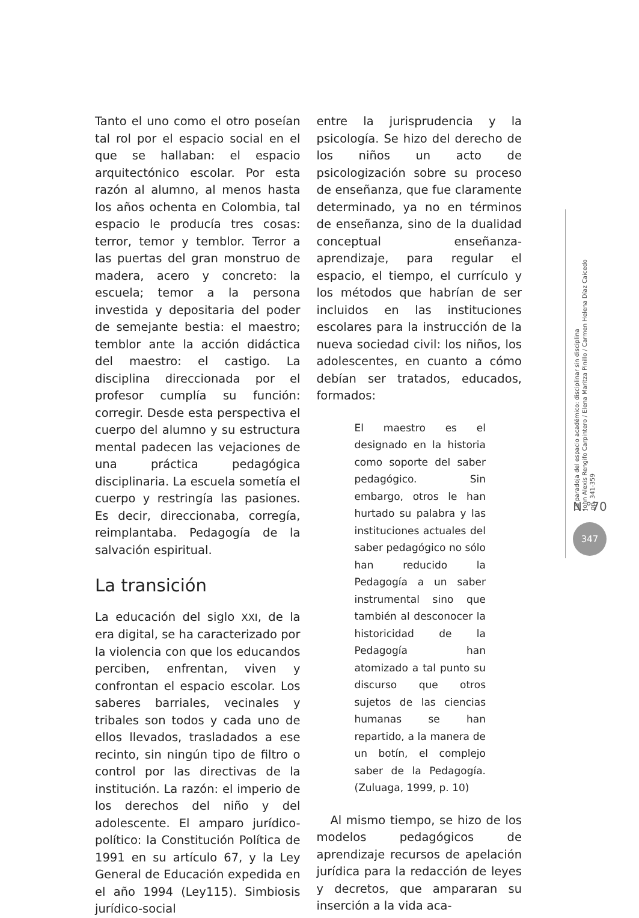Tanto el uno como el otro poseían tal rol por el espacio social en el que se hallaban: el espacio arquitectónico escolar. Por esta razón al alumno, al menos hasta los años ochenta en Colombia, tal espacio le producía tres cosas: terror, temor y temblor. Terror a las puertas del gran monstruo de madera, acero y concreto: la escuela; temor a la persona investida y depositaria del poder de semejante bestia: el maestro; temblor ante la acción didáctica del maestro: el castigo. La disciplina direccionada por el profesor cumplía su función: corregir. Desde esta perspectiva el cuerpo del alumno y su estructura mental padecen las vejaciones de una práctica pedagógica disciplinaria. La escuela sometía el cuerpo y restringía las pasiones. Es decir, direccionaba, corregía, reimplantaba. Pedagogía de la salvación espiritual.
La transición
La educación del siglo XXI, de la era digital, se ha caracterizado por la violencia con que los educandos perciben, enfrentan, viven y confrontan el espacio escolar. Los saberes barriales, vecinales y tribales son todos y cada uno de ellos llevados, trasladados a ese recinto, sin ningún tipo de filtro o control por las directivas de la institución. La razón: el imperio de los derechos del niño y del adolescente. El amparo jurídico-político: la Constitución Política de 1991 en su artículo 67, y la Ley General de Educación expedida en el año 1994 (Ley115). Simbiosis jurídico-social
entre la jurisprudencia y la psicología. Se hizo del derecho de los niños un acto de psicologización sobre su proceso de enseñanza, que fue claramente determinado, ya no en términos de enseñanza, sino de la dualidad conceptual enseñanza-aprendizaje, para regular el espacio, el tiempo, el currículo y los métodos que habrían de ser incluidos en las instituciones escolares para la instrucción de la nueva sociedad civil: los niños, los adolescentes, en cuanto a cómo debían ser tratados, educados, formados:
El maestro es el designado en la historia como soporte del saber pedagógico. Sin embargo, otros le han hurtado su palabra y las instituciones actuales del saber pedagógico no sólo han reducido la Pedagogía a un saber instrumental sino que también al desconocer la historicidad de la Pedagogía han atomizado a tal punto su discurso que otros sujetos de las ciencias humanas se han repartido, a la manera de un botín, el complejo saber de la Pedagogía. (Zuluaga, 1999, p. 10)
Al mismo tiempo, se hizo de los modelos pedagógicos de aprendizaje recursos de apelación jurídica para la redacción de leyes y decretos, que ampararan su inserción a la vida aca-
La paradoja del espacio académico: disciplinar sin disciplina
John Alexis Rengifo Carpintero / Elena Maritza Pinillo / Carmen Helena Díaz Caicedo
pp. 341-359
N.°70
347